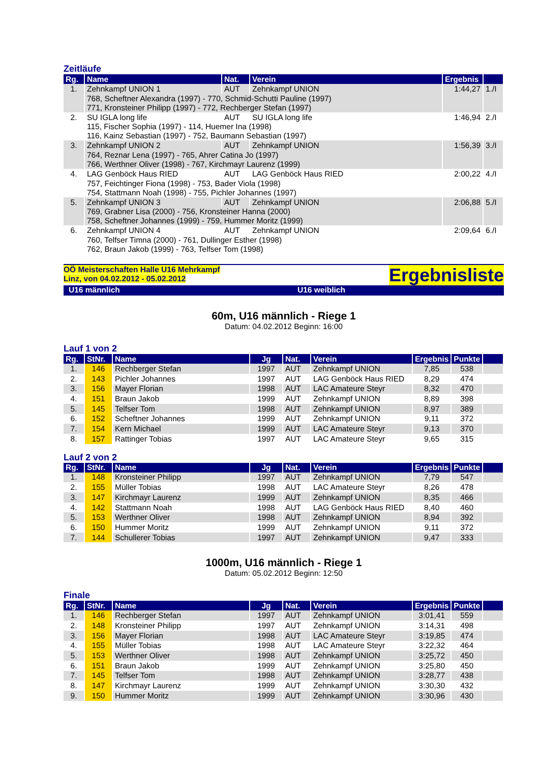Zeitläufe
| Rg. | Name | Nat. | Verein | Ergebnis | |
| --- | --- | --- | --- | --- | --- |
| 1. | Zehnkampf UNION 1 | AUT | Zehnkampf UNION | 1:44,27 | 1./I |
| | 768, Scheftner Alexandra (1997) - 770, Schmid-Schutti Pauline (1997) 771, Kronsteiner Philipp (1997) - 772, Rechberger Stefan (1997) | | | | |
| 2. | SU IGLA long life | AUT | SU IGLA long life | 1:46,94 | 2./I |
| | 115, Fischer Sophia (1997) - 114, Huemer Ina (1998) 116, Kainz Sebastian (1997) - 752, Baumann Sebastian (1997) | | | | |
| 3. | Zehnkampf UNION 2 | AUT | Zehnkampf UNION | 1:56,39 | 3./I |
| | 764, Reznar Lena (1997) - 765, Ahrer Catina Jo (1997) 766, Werthner Oliver (1998) - 767, Kirchmayr Laurenz (1999) | | | | |
| 4. | LAG Genböck Haus RIED | AUT | LAG Genböck Haus RIED | 2:00,22 | 4./I |
| | 757, Feichtinger Fiona (1998) - 753, Bader Viola (1998) 754, Stattmann Noah (1998) - 755, Pichler Johannes (1997) | | | | |
| 5. | Zehnkampf UNION 3 | AUT | Zehnkampf UNION | 2:06,88 | 5./I |
| | 769, Grabner Lisa (2000) - 756, Kronsteiner Hanna (2000) 758, Scheftner Johannes (1999) - 759, Hummer Moritz (1999) | | | | |
| 6. | Zehnkampf UNION 4 | AUT | Zehnkampf UNION | 2:09,64 | 6./I |
| | 760, Telfser Timna (2000) - 761, Dullinger Esther (1998) 762, Braun Jakob (1999) - 763, Telfser Tom (1998) | | | | |
OÖ Meisterschaften Halle U16 Mehrkampf
Linz, von 04.02.2012 - 05.02.2012
Ergebnisliste
U16 männlich U16 weiblich
60m, U16 männlich - Riege 1
Datum: 04.02.2012 Beginn: 16:00
Lauf 1 von 2
| Rg. | StNr. | Name | Jg | Nat. | Verein | Ergebnis | Punkte | |
| --- | --- | --- | --- | --- | --- | --- | --- | --- |
| 1. | 146 | Rechberger Stefan | 1997 | AUT | Zehnkampf UNION | 7,85 | 538 | |
| 2. | 143 | Pichler Johannes | 1997 | AUT | LAG Genböck Haus RIED | 8,29 | 474 | |
| 3. | 156 | Mayer Florian | 1998 | AUT | LAC Amateure Steyr | 8,32 | 470 | |
| 4. | 151 | Braun Jakob | 1999 | AUT | Zehnkampf UNION | 8,89 | 398 | |
| 5. | 145 | Telfser Tom | 1998 | AUT | Zehnkampf UNION | 8,97 | 389 | |
| 6. | 152 | Scheftner Johannes | 1999 | AUT | Zehnkampf UNION | 9,11 | 372 | |
| 7. | 154 | Kern Michael | 1999 | AUT | LAC Amateure Steyr | 9,13 | 370 | |
| 8. | 157 | Rattinger Tobias | 1997 | AUT | LAC Amateure Steyr | 9,65 | 315 | |
Lauf 2 von 2
| Rg. | StNr. | Name | Jg | Nat. | Verein | Ergebnis | Punkte | |
| --- | --- | --- | --- | --- | --- | --- | --- | --- |
| 1. | 148 | Kronsteiner Philipp | 1997 | AUT | Zehnkampf UNION | 7,79 | 547 | |
| 2. | 155 | Müller Tobias | 1998 | AUT | LAC Amateure Steyr | 8,26 | 478 | |
| 3. | 147 | Kirchmayr Laurenz | 1999 | AUT | Zehnkampf UNION | 8,35 | 466 | |
| 4. | 142 | Stattmann Noah | 1998 | AUT | LAG Genböck Haus RIED | 8,40 | 460 | |
| 5. | 153 | Werthner Oliver | 1998 | AUT | Zehnkampf UNION | 8,94 | 392 | |
| 6. | 150 | Hummer Moritz | 1999 | AUT | Zehnkampf UNION | 9,11 | 372 | |
| 7. | 144 | Schullerer Tobias | 1997 | AUT | Zehnkampf UNION | 9,47 | 333 | |
1000m, U16 männlich - Riege 1
Datum: 05.02.2012 Beginn: 12:50
Finale
| Rg. | StNr. | Name | Jg | Nat. | Verein | Ergebnis | Punkte | |
| --- | --- | --- | --- | --- | --- | --- | --- | --- |
| 1. | 146 | Rechberger Stefan | 1997 | AUT | Zehnkampf UNION | 3:01,41 | 559 | |
| 2. | 148 | Kronsteiner Philipp | 1997 | AUT | Zehnkampf UNION | 3:14,31 | 498 | |
| 3. | 156 | Mayer Florian | 1998 | AUT | LAC Amateure Steyr | 3:19,85 | 474 | |
| 4. | 155 | Müller Tobias | 1998 | AUT | LAC Amateure Steyr | 3:22,32 | 464 | |
| 5. | 153 | Werthner Oliver | 1998 | AUT | Zehnkampf UNION | 3:25,72 | 450 | |
| 6. | 151 | Braun Jakob | 1999 | AUT | Zehnkampf UNION | 3:25,80 | 450 | |
| 7. | 145 | Telfser Tom | 1998 | AUT | Zehnkampf UNION | 3:28,77 | 438 | |
| 8. | 147 | Kirchmayr Laurenz | 1999 | AUT | Zehnkampf UNION | 3:30,30 | 432 | |
| 9. | 150 | Hummer Moritz | 1999 | AUT | Zehnkampf UNION | 3:30,96 | 430 | |